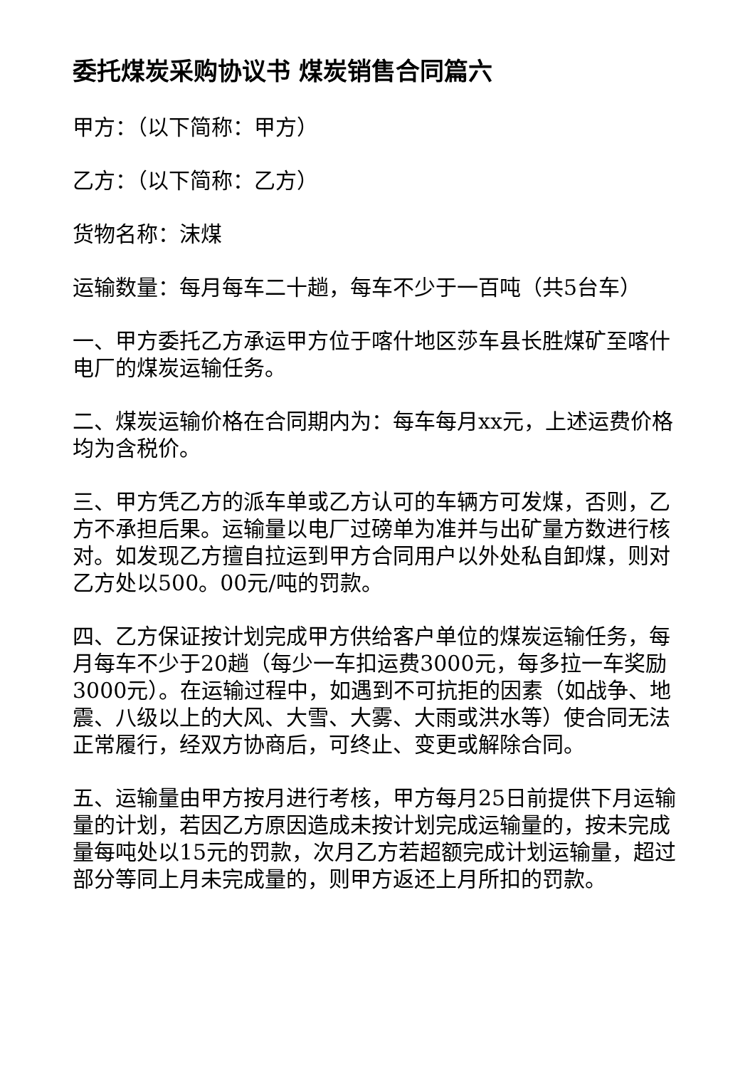委托煤炭采购协议书 煤炭销售合同篇六
甲方：（以下简称：甲方）
乙方：（以下简称：乙方）
货物名称：沫煤
运输数量：每月每车二十趟，每车不少于一百吨（共5台车）
一、甲方委托乙方承运甲方位于喀什地区莎车县长胜煤矿至喀什电厂的煤炭运输任务。
二、煤炭运输价格在合同期内为：每车每月xx元，上述运费价格均为含税价。
三、甲方凭乙方的派车单或乙方认可的车辆方可发煤，否则，乙方不承担后果。运输量以电厂过磅单为准并与出矿量方数进行核对。如发现乙方擅自拉运到甲方合同用户以外处私自卸煤，则对乙方处以500。00元/吨的罚款。
四、乙方保证按计划完成甲方供给客户单位的煤炭运输任务，每月每车不少于20趟（每少一车扣运费3000元，每多拉一车奖励3000元）。在运输过程中，如遇到不可抗拒的因素（如战争、地震、八级以上的大风、大雪、大雾、大雨或洪水等）使合同无法正常履行，经双方协商后，可终止、变更或解除合同。
五、运输量由甲方按月进行考核，甲方每月25日前提供下月运输量的计划，若因乙方原因造成未按计划完成运输量的，按未完成量每吨处以15元的罚款，次月乙方若超额完成计划运输量，超过部分等同上月未完成量的，则甲方返还上月所扣的罚款。